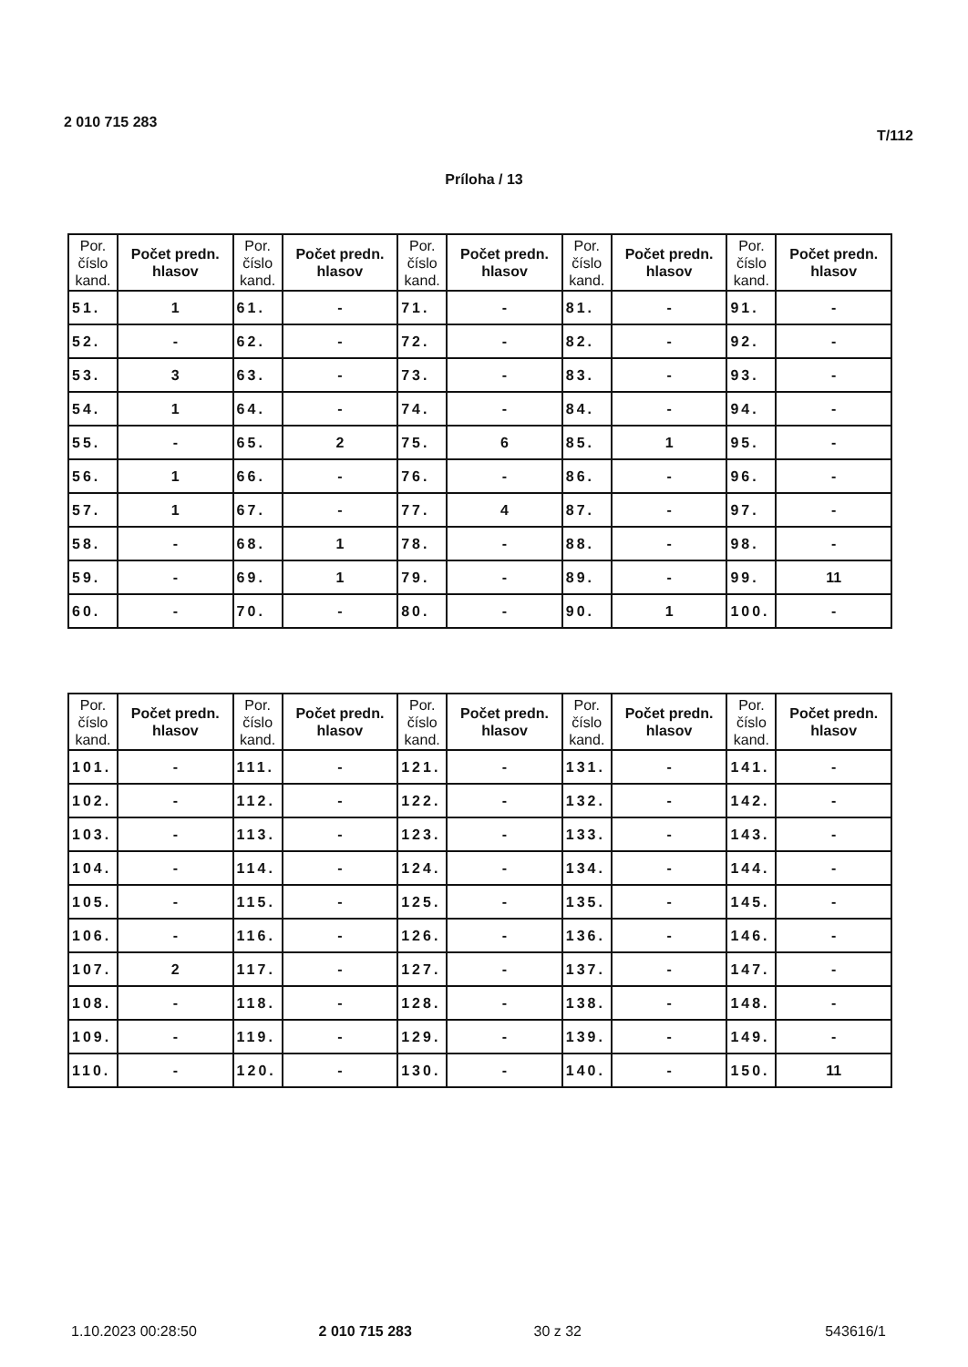2 010 715 283 T/112
Príloha / 13
| Por. číslo kand. | Počet predn. hlasov | Por. číslo kand. | Počet predn. hlasov | Por. číslo kand. | Počet predn. hlasov | Por. číslo kand. | Počet predn. hlasov | Por. číslo kand. | Počet predn. hlasov |
| --- | --- | --- | --- | --- | --- | --- | --- | --- | --- |
| 51. | 1 | 61. | - | 71. | - | 81. | - | 91. | - |
| 52. | - | 62. | - | 72. | - | 82. | - | 92. | - |
| 53. | 3 | 63. | - | 73. | - | 83. | - | 93. | - |
| 54. | 1 | 64. | - | 74. | - | 84. | - | 94. | - |
| 55. | - | 65. | 2 | 75. | 6 | 85. | 1 | 95. | - |
| 56. | 1 | 66. | - | 76. | - | 86. | - | 96. | - |
| 57. | 1 | 67. | - | 77. | 4 | 87. | - | 97. | - |
| 58. | - | 68. | 1 | 78. | - | 88. | - | 98. | - |
| 59. | - | 69. | 1 | 79. | - | 89. | - | 99. | 11 |
| 60. | - | 70. | - | 80. | - | 90. | 1 | 100. | - |
| Por. číslo kand. | Počet predn. hlasov | Por. číslo kand. | Počet predn. hlasov | Por. číslo kand. | Počet predn. hlasov | Por. číslo kand. | Počet predn. hlasov | Por. číslo kand. | Počet predn. hlasov |
| --- | --- | --- | --- | --- | --- | --- | --- | --- | --- |
| 101. | - | 111. | - | 121. | - | 131. | - | 141. | - |
| 102. | - | 112. | - | 122. | - | 132. | - | 142. | - |
| 103. | - | 113. | - | 123. | - | 133. | - | 143. | - |
| 104. | - | 114. | - | 124. | - | 134. | - | 144. | - |
| 105. | - | 115. | - | 125. | - | 135. | - | 145. | - |
| 106. | - | 116. | - | 126. | - | 136. | - | 146. | - |
| 107. | 2 | 117. | - | 127. | - | 137. | - | 147. | - |
| 108. | - | 118. | - | 128. | - | 138. | - | 148. | - |
| 109. | - | 119. | - | 129. | - | 139. | - | 149. | - |
| 110. | - | 120. | - | 130. | - | 140. | - | 150. | 11 |
1.10.2023 00:28:50 2 010 715 283 30 z 32 543616/1